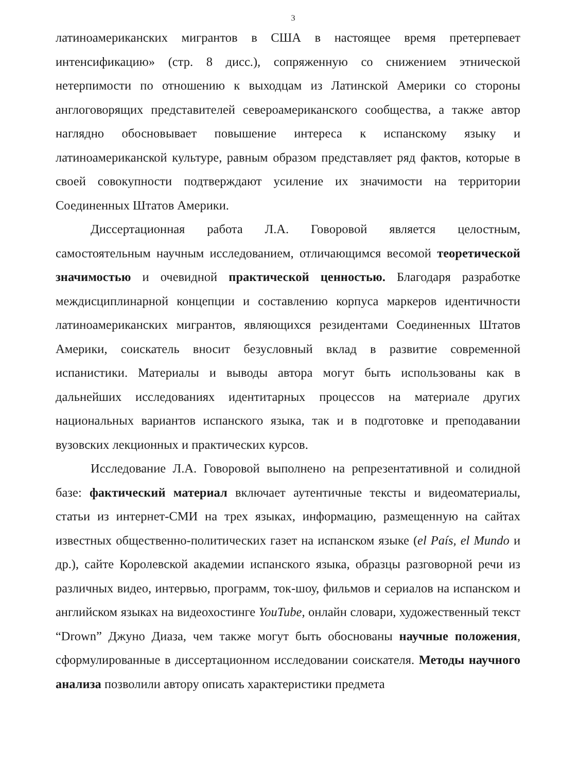3
латиноамериканских мигрантов в США в настоящее время претерпевает интенсификацию» (стр. 8 дисс.), сопряженную со снижением этнической нетерпимости по отношению к выходцам из Латинской Америки со стороны англоговорящих представителей североамериканского сообщества, а также автор наглядно обосновывает повышение интереса к испанскому языку и латиноамериканской культуре, равным образом представляет ряд фактов, которые в своей совокупности подтверждают усиление их значимости на территории Соединенных Штатов Америки.
Диссертационная работа Л.А. Говоровой является целостным, самостоятельным научным исследованием, отличающимся весомой теоретической значимостью и очевидной практической ценностью. Благодаря разработке междисциплинарной концепции и составлению корпуса маркеров идентичности латиноамериканских мигрантов, являющихся резидентами Соединенных Штатов Америки, соискатель вносит безусловный вклад в развитие современной испанистики. Материалы и выводы автора могут быть использованы как в дальнейших исследованиях идентитарных процессов на материале других национальных вариантов испанского языка, так и в подготовке и преподавании вузовских лекционных и практических курсов.
Исследование Л.А. Говоровой выполнено на репрезентативной и солидной базе: фактический материал включает аутентичные тексты и видеоматериалы, статьи из интернет-СМИ на трех языках, информацию, размещенную на сайтах известных общественно-политических газет на испанском языке (el País, el Mundo и др.), сайте Королевской академии испанского языка, образцы разговорной речи из различных видео, интервью, программ, ток-шоу, фильмов и сериалов на испанском и английском языках на видеохостинге YouTube, онлайн словари, художественный текст “Drown” Джуно Диаза, чем также могут быть обоснованы научные положения, сформулированные в диссертационном исследовании соискателя. Методы научного анализа позволили автору описать характеристики предмета